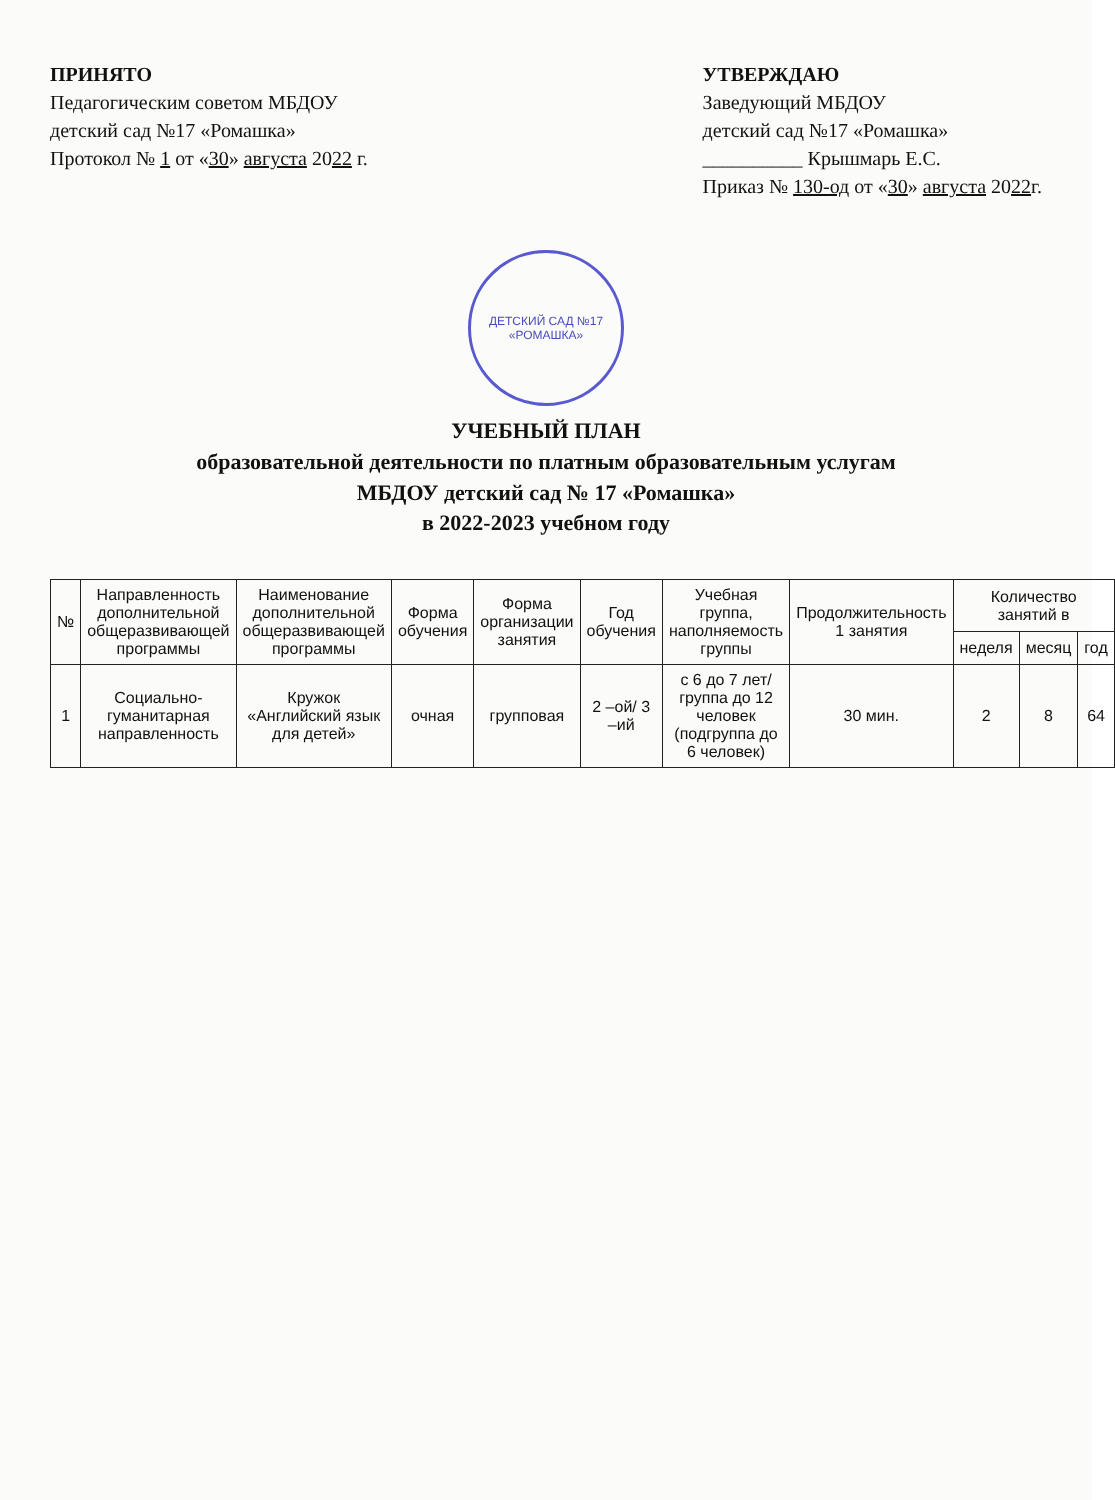ПРИНЯТО
Педагогическим советом МБДОУ
детский сад №17 «Ромашка»
Протокол № 1 от «30» августа 2022 г.
УТВЕРЖДАЮ
Заведующий МБДОУ
детский сад №17 «Ромашка»
__________ Крышмарь Е.С.
Приказ № 130-од от «30» августа 2022г.
ДЕТСКИЙ САД №17
«РОМАШКА»
УЧЕБНЫЙ ПЛАН
образовательной деятельности по платным образовательным услугам
МБДОУ детский сад № 17 «Ромашка»
в 2022-2023 учебном году
| № | Направленность дополнительной общеразвивающей программы | Наименование дополнительной общеразвивающей программы | Форма обучения | Форма организации занятия | Год обучения | Учебная группа, наполняемость группы | Продолжительность 1 занятия | Количество занятий в | | |
| --- | --- | --- | --- | --- | --- | --- | --- | --- | --- | --- |
| | | | | | | | | неделя | месяц | год |
| 1 | Социально-гуманитарная направленность | Кружок «Английский язык для детей» | очная | групповая | 2 –ой/ 3 –ий | с 6 до 7 лет/ группа до 12 человек (подгруппа до 6 человек) | 30 мин. | 2 | 8 | 64 |